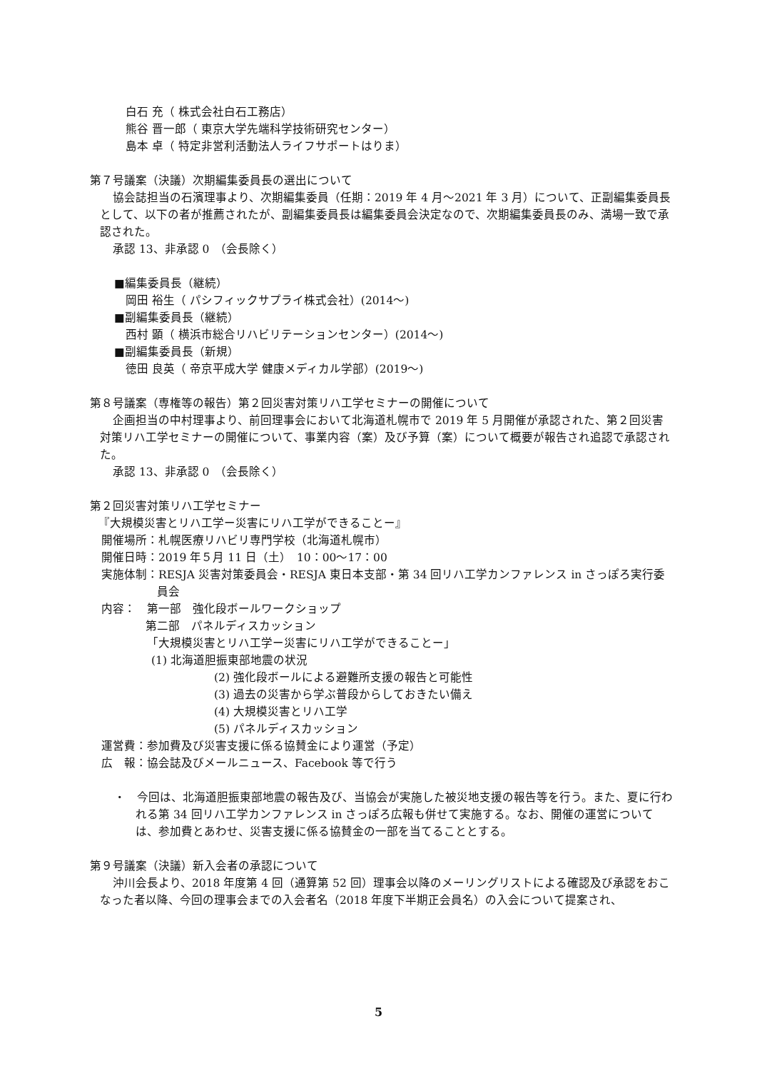白石 充（ 株式会社白石工務店）
熊谷 晋一郎（ 東京大学先端科学技術研究センター）
島本 卓（ 特定非営利活動法人ライフサポートはりま）
第７号議案（決議）次期編集委員長の選出について
協会誌担当の石濱理事より、次期編集委員（任期：2019 年 4 月～2021 年 3 月）について、正副編集委員長として、以下の者が推薦されたが、副編集委員長は編集委員会決定なので、次期編集委員長のみ、満場一致で承認された。
承認 13、非承認 0　（会長除く）
■編集委員長（継続）
岡田 裕生（ パシフィックサプライ株式会社）(2014～)
■副編集委員長（継続）
西村 顕（ 横浜市総合リハビリテーションセンター）(2014～)
■副編集委員長（新規）
徳田 良英（ 帝京平成大学 健康メディカル学部）(2019～)
第８号議案（専権等の報告）第２回災害対策リハ工学セミナーの開催について
企画担当の中村理事より、前回理事会において北海道札幌市で 2019 年 5 月開催が承認された、第２回災害対策リハ工学セミナーの開催について、事業内容（案）及び予算（案）について概要が報告され追認で承認された。
承認 13、非承認 0　（会長除く）
第２回災害対策リハ工学セミナー
『大規模災害とリハ工学ー災害にリハ工学ができることー』
開催場所：札幌医療リハビリ専門学校（北海道札幌市）
開催日時：2019 年５月 11 日（土）　10：00～17：00
実施体制：RESJA 災害対策委員会・RESJA 東日本支部・第 34 回リハ工学カンファレンス in さっぽろ実行委
員会
内容：　第一部　強化段ボールワークショップ
第二部　パネルディスカッション
「大規模災害とリハ工学ー災害にリハ工学ができることー」
(1) 北海道胆振東部地震の状況
(2) 強化段ボールによる避難所支援の報告と可能性
(3) 過去の災害から学ぶ普段からしておきたい備え
(4) 大規模災害とリハ工学
(5) パネルディスカッション
運営費：参加費及び災害支援に係る協賛金により運営（予定）
広　報：協会誌及びメールニュース、Facebook 等で行う
・　今回は、北海道胆振東部地震の報告及び、当協会が実施した被災地支援の報告等を行う。また、夏に行われる第 34 回リハ工学カンファレンス in さっぽろ広報も併せて実施する。なお、開催の運営については、参加費とあわせ、災害支援に係る協賛金の一部を当てることとする。
第９号議案（決議）新入会者の承認について
沖川会長より、2018 年度第 4 回（通算第 52 回）理事会以降のメーリングリストによる確認及び承認をおこなった者以降、今回の理事会までの入会者名（2018 年度下半期正会員名）の入会について提案され、
5